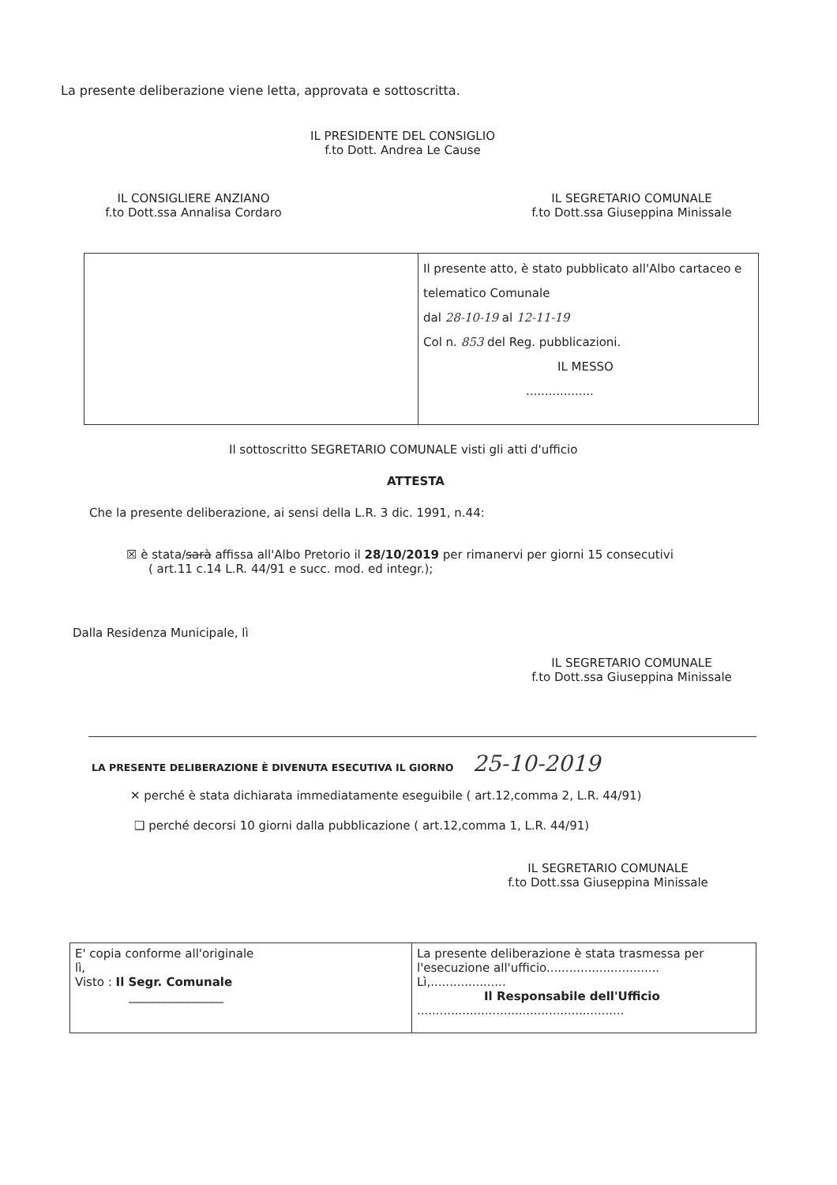La presente deliberazione viene letta, approvata e sottoscritta.
IL PRESIDENTE DEL CONSIGLIO
f.to Dott. Andrea Le Cause
IL CONSIGLIERE ANZIANO
f.to Dott.ssa Annalisa Cordaro
IL SEGRETARIO COMUNALE
f.to Dott.ssa Giuseppina Minissale
| | Il presente atto, è stato pubblicato all'Albo cartaceo e telematico Comunale dal 28-10-19 al 12-11-19 Col n. 853 del Reg. pubblicazioni. IL MESSO .................. |
Il sottoscritto SEGRETARIO COMUNALE visti gli atti d'ufficio
ATTESTA
Che la presente deliberazione, ai sensi della L.R. 3 dic. 1991, n.44:
☒ è stata/sarà affissa all'Albo Pretorio il 28/10/2019 per rimanervi per giorni 15 consecutivi
( art.11 c.14 L.R. 44/91 e succ. mod. ed integr.);
Dalla Residenza Municipale, lì
IL SEGRETARIO COMUNALE
f.to Dott.ssa Giuseppina Minissale
LA PRESENTE DELIBERAZIONE È DIVENUTA ESECUTIVA IL GIORNO 25-10-2019
✕ perché è stata dichiarata immediatamente eseguibile ( art.12,comma 2, L.R. 44/91)
❑ perché decorsi 10 giorni dalla pubblicazione ( art.12,comma 1, L.R. 44/91)
IL SEGRETARIO COMUNALE
f.to Dott.ssa Giuseppina Minissale
| E' copia conforme all'originale lì, Visto : Il Segr. Comunale ________________ | La presente deliberazione è stata trasmessa per l'esecuzione all'ufficio.............................. Lì,.................... Il Responsabile dell'Ufficio ....................................................... |